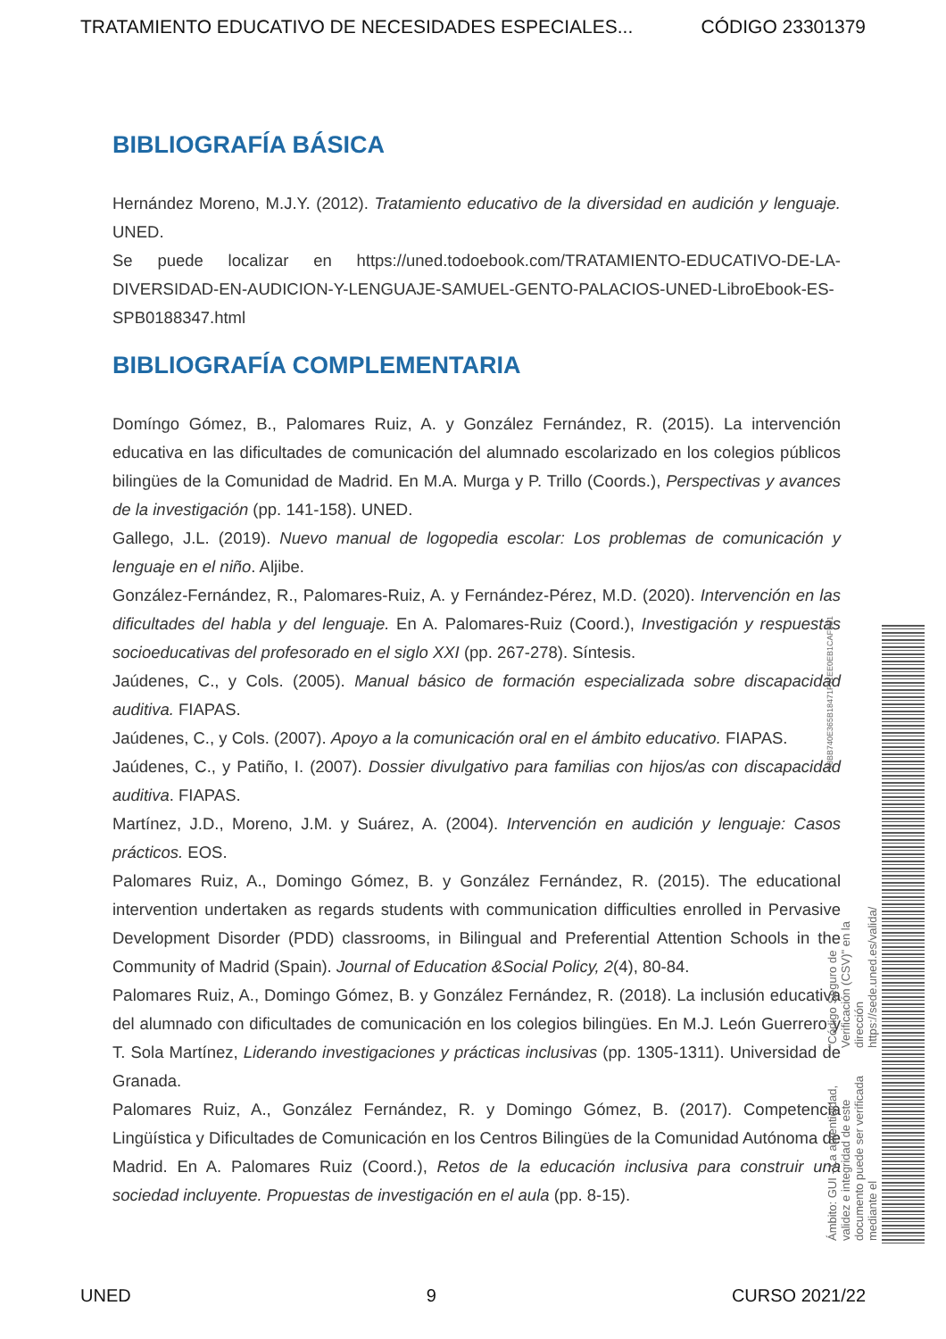TRATAMIENTO EDUCATIVO DE NECESIDADES ESPECIALES... CÓDIGO 23301379
BIBLIOGRAFÍA BÁSICA
Hernández Moreno, M.J.Y. (2012). Tratamiento educativo de la diversidad en audición y lenguaje. UNED.
Se puede localizar en https://uned.todoebook.com/TRATAMIENTO-EDUCATIVO-DE-LA-DIVERSIDAD-EN-AUDICION-Y-LENGUAJE-SAMUEL-GENTO-PALACIOS-UNED-LibroEbook-ES-SPB0188347.html
BIBLIOGRAFÍA COMPLEMENTARIA
Domíngo Gómez, B., Palomares Ruiz, A. y González Fernández, R. (2015). La intervención educativa en las dificultades de comunicación del alumnado escolarizado en los colegios públicos bilingües de la Comunidad de Madrid. En M.A. Murga y P. Trillo (Coords.), Perspectivas y avances de la investigación (pp. 141-158). UNED.
Gallego, J.L. (2019). Nuevo manual de logopedia escolar: Los problemas de comunicación y lenguaje en el niño. Aljibe.
González-Fernández, R., Palomares-Ruiz, A. y Fernández-Pérez, M.D. (2020). Intervención en las dificultades del habla y del lenguaje. En A. Palomares-Ruiz (Coord.), Investigación y respuestas socioeducativas del profesorado en el siglo XXI (pp. 267-278). Síntesis.
Jaúdenes, C., y Cols. (2005). Manual básico de formación especializada sobre discapacidad auditiva. FIAPAS.
Jaúdenes, C., y Cols. (2007). Apoyo a la comunicación oral en el ámbito educativo. FIAPAS.
Jaúdenes, C., y Patiño, I. (2007). Dossier divulgativo para familias con hijos/as con discapacidad auditiva. FIAPAS.
Martínez, J.D., Moreno, J.M. y Suárez, A. (2004). Intervención en audición y lenguaje: Casos prácticos. EOS.
Palomares Ruiz, A., Domingo Gómez, B. y González Fernández, R. (2015). The educational intervention undertaken as regards students with communication difficulties enrolled in Pervasive Development Disorder (PDD) classrooms, in Bilingual and Preferential Attention Schools in the Community of Madrid (Spain). Journal of Education &Social Policy, 2(4), 80-84.
Palomares Ruiz, A., Domingo Gómez, B. y González Fernández, R. (2018). La inclusión educativa del alumnado con dificultades de comunicación en los colegios bilingües. En M.J. León Guerrero y T. Sola Martínez, Liderando investigaciones y prácticas inclusivas (pp. 1305-1311). Universidad de Granada.
Palomares Ruiz, A., González Fernández, R. y Domingo Gómez, B. (2017). Competencia Lingüística y Dificultades de Comunicación en los Centros Bilingües de la Comunidad Autónoma de Madrid. En A. Palomares Ruiz (Coord.), Retos de la educación inclusiva para construir una sociedad incluyente. Propuestas de investigación en el aula (pp. 8-15).
Ámbito: GUI - La autenticidad, validez e integridad de este documento puede ser verificada mediante el "Código Seguro de Verificación (CSV)" en la dirección https://sede.uned.es/valida/ 98BB740E365B18471F11EE0EB1CAF9B1
UNED 9 CURSO 2021/22